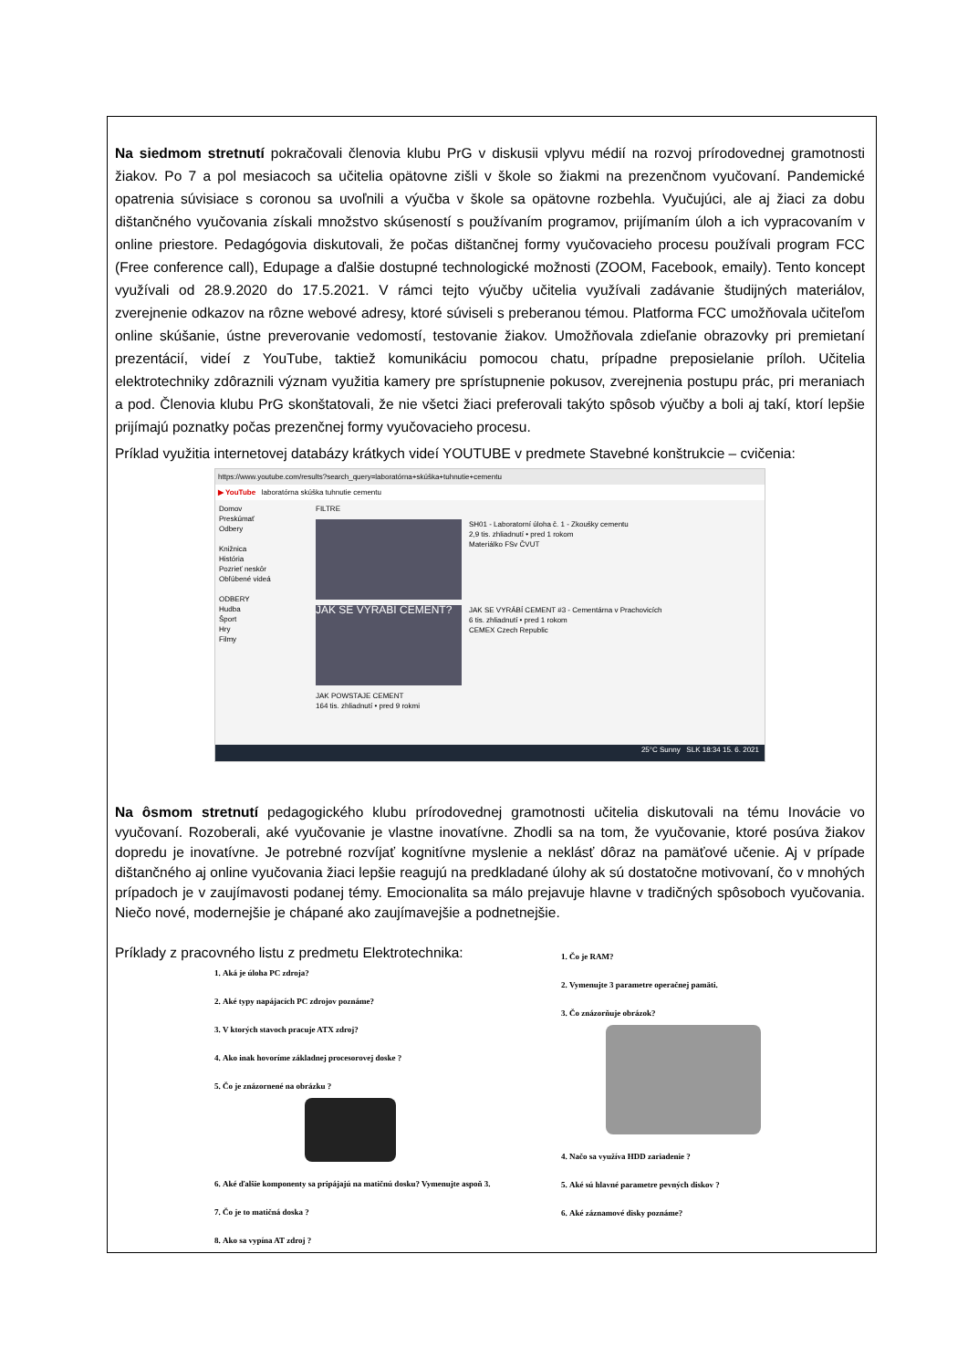Na siedmom stretnutí pokračovali členovia klubu PrG v diskusii vplyvu médií na rozvoj prírodovednej gramotnosti žiakov. Po 7 a pol mesiacoch sa učitelia opätovne zišli v škole so žiakmi na prezenčnom vyučovaní. Pandemické opatrenia súvisiace s coronou sa uvoľnili a výučba v škole sa opätovne rozbehla. Vyučujúci, ale aj žiaci za dobu dištančného vyučovania získali množstvo skúseností s používaním programov, prijímaním úloh a ich vypracovaním v online priestore. Pedagógovia diskutovali, že počas dištančnej formy vyučovacieho procesu používali program FCC (Free conference call), Edupage a ďalšie dostupné technologické možnosti (ZOOM, Facebook, emaily). Tento koncept využívali od 28.9.2020 do 17.5.2021. V rámci tejto výučby učitelia využívali zadávanie študijných materiálov, zverejnenie odkazov na rôzne webové adresy, ktoré súviseli s preberanou témou. Platforma FCC umožňovala učiteľom online skúšanie, ústne preverovanie vedomostí, testovanie žiakov. Umožňovala zdieľanie obrazovky pri premietaní prezentácií, videí z YouTube, taktiež komunikáciu pomocou chatu, prípadne preposielanie príloh. Učitelia elektrotechniky zdôraznili význam využitia kamery pre sprístupnenie pokusov, zverejnenia postupu prác, pri meraniach a pod. Členovia klubu PrG skonštatovali, že nie všetci žiaci preferovali takýto spôsob výučby a boli aj takí, ktorí lepšie prijímajú poznatky počas prezenčnej formy vyučovacieho procesu.
Príklad využitia internetovej databázy krátkych videí YOUTUBE v predmete Stavebné konštrukcie – cvičenia:
https://www.youtube.com/results?search_query=laboratórna+skúška+tuhnutie+cementu
▶ YouTube laboratórna skúška tuhnutie cementu
Domov
Preskúmať
Odbery
Knižnica
História
Pozrieť neskôr
Obľúbené videá
ODBERY
Hudba
Šport
Hry
Filmy
FILTRE
SH01 - Laboratorní úloha č. 1 - Zkoušky cementu
2,9 tis. zhliadnutí • pred 1 rokom
Materiálko FSv ČVUT
JAK SE VYRÁBÍ CEMENT?
JAK SE VYRÁBÍ CEMENT #3 - Cementárna v Prachovicích
6 tis. zhliadnutí • pred 1 rokom
CEMEX Czech Republic
JAK POWSTAJE CEMENT
164 tis. zhliadnutí • pred 9 rokmi
25°C Sunny SLK 18:34 15. 6. 2021
Na ôsmom stretnutí pedagogického klubu prírodovednej gramotnosti učitelia diskutovali na tému Inovácie vo vyučovaní. Rozoberali, aké vyučovanie je vlastne inovatívne. Zhodli sa na tom, že vyučovanie, ktoré posúva žiakov dopredu je inovatívne. Je potrebné rozvíjať kognitívne myslenie a neklásť dôraz na pamäťové učenie. Aj v prípade dištančného aj online vyučovania žiaci lepšie reagujú na predkladané úlohy ak sú dostatočne motivovaní, čo v mnohých prípadoch je v zaujímavosti podanej témy. Emocionalita sa málo prejavuje hlavne v tradičných spôsoboch vyučovania. Niečo nové, modernejšie je chápané ako zaujímavejšie a podnetnejšie.
Príklady z pracovného listu z predmetu Elektrotechnika:
1. Aká je úloha PC zdroja?
2. Aké typy napájacích PC zdrojov poznáme?
3. V ktorých stavoch pracuje ATX zdroj?
4. Ako inak hovoríme základnej procesorovej doske ?
5. Čo je znázornené na obrázku ?
6. Aké ďalšie komponenty sa pripájajú na matičnú dosku? Vymenujte aspoň 3.
7. Čo je to matičná doska ?
8. Ako sa vypína AT zdroj ?
1. Čo je RAM?
2. Vymenujte 3 parametre operačnej pamäti.
3. Čo znázorňuje obrázok?
4. Načo sa využíva HDD zariadenie ?
5. Aké sú hlavné parametre pevných diskov ?
6. Aké záznamové disky poznáme?